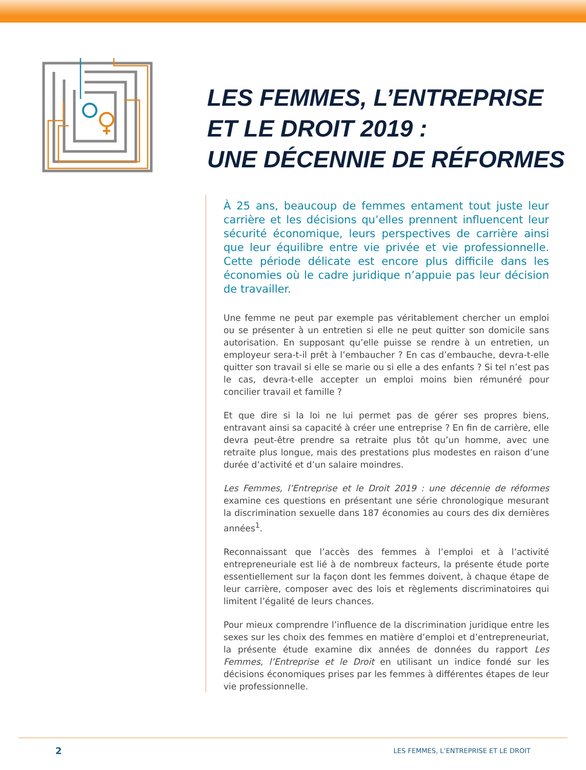LES FEMMES, L’ENTREPRISE
ET LE DROIT 2019 :
UNE DÉCENNIE DE RÉFORMES
À 25 ans, beaucoup de femmes entament tout juste leur carrière et les décisions qu’elles prennent influencent leur sécurité économique, leurs perspectives de carrière ainsi que leur équilibre entre vie privée et vie professionnelle. Cette période délicate est encore plus difficile dans les économies où le cadre juridique n’appuie pas leur décision de travailler.
Une femme ne peut par exemple pas véritablement chercher un emploi ou se présenter à un entretien si elle ne peut quitter son domicile sans autorisation. En supposant qu’elle puisse se rendre à un entretien, un employeur sera-t-il prêt à l’embaucher ? En cas d’embauche, devra-t-elle quitter son travail si elle se marie ou si elle a des enfants ? Si tel n’est pas le cas, devra-t-elle accepter un emploi moins bien rémunéré pour concilier travail et famille ?
Et que dire si la loi ne lui permet pas de gérer ses propres biens, entravant ainsi sa capacité à créer une entreprise ? En fin de carrière, elle devra peut-être prendre sa retraite plus tôt qu’un homme, avec une retraite plus longue, mais des prestations plus modestes en raison d’une durée d’activité et d’un salaire moindres.
Les Femmes, l’Entreprise et le Droit 2019 : une décennie de réformes examine ces questions en présentant une série chronologique mesurant la discrimination sexuelle dans 187 économies au cours des dix dernières années<sup>1</sup>.
Reconnaissant que l’accès des femmes à l’emploi et à l’activité entrepreneuriale est lié à de nombreux facteurs, la présente étude porte essentiellement sur la façon dont les femmes doivent, à chaque étape de leur carrière, composer avec des lois et règlements discriminatoires qui limitent l’égalité de leurs chances.
Pour mieux comprendre l’influence de la discrimination juridique entre les sexes sur les choix des femmes en matière d’emploi et d’entrepreneuriat, la présente étude examine dix années de données du rapport Les Femmes, l’Entreprise et le Droit en utilisant un indice fondé sur les décisions économiques prises par les femmes à différentes étapes de leur vie professionnelle.
2
LES FEMMES, L’ENTREPRISE ET LE DROIT